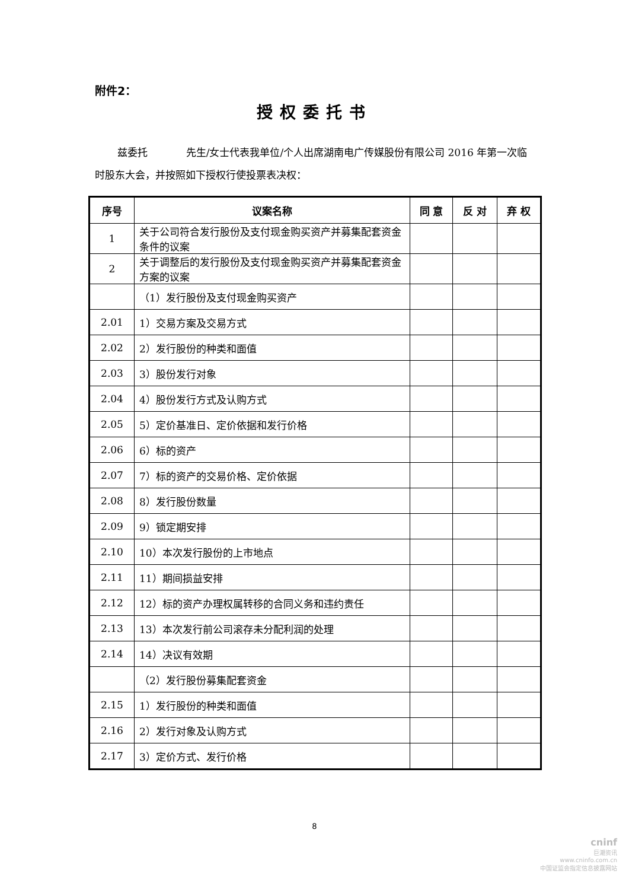附件2：
授权委托书
兹委托 先生/女士代表我单位/个人出席湖南电广传媒股份有限公司 2016 年第一次临时股东大会，并按照如下授权行使投票表决权：
| 序号 | 议案名称 | 同 意 | 反 对 | 弃 权 |
| --- | --- | --- | --- | --- |
| 1 | 关于公司符合发行股份及支付现金购买资产并募集配套资金条件的议案 | | | |
| 2 | 关于调整后的发行股份及支付现金购买资产并募集配套资金方案的议案 | | | |
| | （1）发行股份及支付现金购买资产 | | | |
| 2.01 | 1）交易方案及交易方式 | | | |
| 2.02 | 2）发行股份的种类和面值 | | | |
| 2.03 | 3）股份发行对象 | | | |
| 2.04 | 4）股份发行方式及认购方式 | | | |
| 2.05 | 5）定价基准日、定价依据和发行价格 | | | |
| 2.06 | 6）标的资产 | | | |
| 2.07 | 7）标的资产的交易价格、定价依据 | | | |
| 2.08 | 8）发行股份数量 | | | |
| 2.09 | 9）锁定期安排 | | | |
| 2.10 | 10）本次发行股份的上市地点 | | | |
| 2.11 | 11）期间损益安排 | | | |
| 2.12 | 12）标的资产办理权属转移的合同义务和违约责任 | | | |
| 2.13 | 13）本次发行前公司滚存未分配利润的处理 | | | |
| 2.14 | 14）决议有效期 | | | |
| | （2）发行股份募集配套资金 | | | |
| 2.15 | 1）发行股份的种类和面值 | | | |
| 2.16 | 2）发行对象及认购方式 | | | |
| 2.17 | 3）定价方式、发行价格 | | | |
8
cninf
巨潮资讯
www.cninfo.com.cn
中国证监会指定信息披露网站